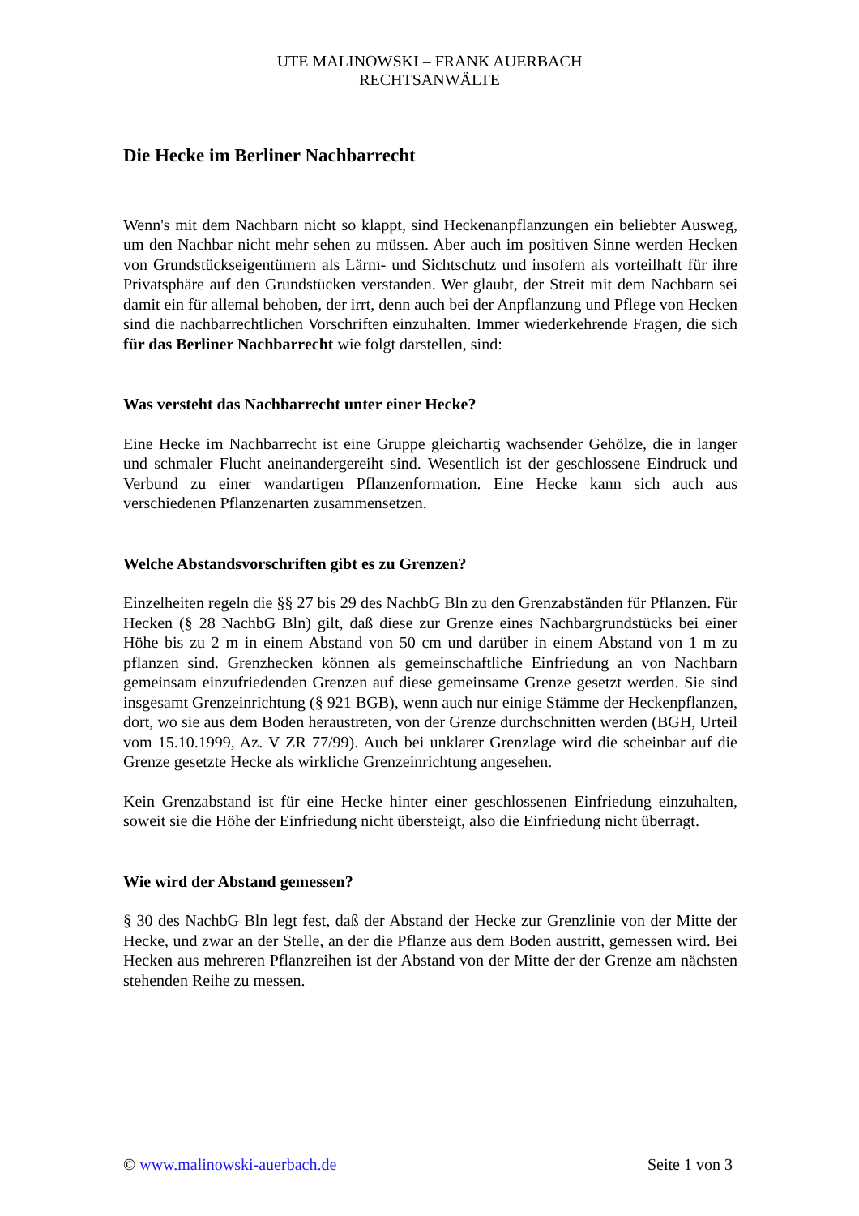UTE MALINOWSKI – FRANK AUERBACH
RECHTSANWÄLTE
Die Hecke im Berliner Nachbarrecht
Wenn's mit dem Nachbarn nicht so klappt, sind Heckenanpflanzungen ein beliebter Ausweg, um den Nachbar nicht mehr sehen zu müssen. Aber auch im positiven Sinne werden Hecken von Grundstückseigentümern als Lärm- und Sichtschutz und insofern als vorteilhaft für ihre Privatsphäre auf den Grundstücken verstanden. Wer glaubt, der Streit mit dem Nachbarn sei damit ein für allemal behoben, der irrt, denn auch bei der Anpflanzung und Pflege von Hecken sind die nachbarrechtlichen Vorschriften einzuhalten. Immer wiederkehrende Fragen, die sich für das Berliner Nachbarrecht wie folgt darstellen, sind:
Was versteht das Nachbarrecht unter einer Hecke?
Eine Hecke im Nachbarrecht ist eine Gruppe gleichartig wachsender Gehölze, die in langer und schmaler Flucht aneinandergereiht sind. Wesentlich ist der geschlossene Eindruck und Verbund zu einer wandartigen Pflanzenformation. Eine Hecke kann sich auch aus verschiedenen Pflanzenarten zusammensetzen.
Welche Abstandsvorschriften gibt es zu Grenzen?
Einzelheiten regeln die §§ 27 bis 29 des NachbG Bln zu den Grenzabständen für Pflanzen. Für Hecken (§ 28 NachbG Bln) gilt, daß diese zur Grenze eines Nachbargrundstücks bei einer Höhe bis zu 2 m in einem Abstand von 50 cm und darüber in einem Abstand von 1 m zu pflanzen sind. Grenzhecken können als gemeinschaftliche Einfriedung an von Nachbarn gemeinsam einzufriedenden Grenzen auf diese gemeinsame Grenze gesetzt werden. Sie sind insgesamt Grenzeinrichtung (§ 921 BGB), wenn auch nur einige Stämme der Heckenpflanzen, dort, wo sie aus dem Boden heraustreten, von der Grenze durchschnitten werden (BGH, Urteil vom 15.10.1999, Az. V ZR 77/99). Auch bei unklarer Grenzlage wird die scheinbar auf die Grenze gesetzte Hecke als wirkliche Grenzeinrichtung angesehen.
Kein Grenzabstand ist für eine Hecke hinter einer geschlossenen Einfriedung einzuhalten, soweit sie die Höhe der Einfriedung nicht übersteigt, also die Einfriedung nicht überragt.
Wie wird der Abstand gemessen?
§ 30 des NachbG Bln legt fest, daß der Abstand der Hecke zur Grenzlinie von der Mitte der Hecke, und zwar an der Stelle, an der die Pflanze aus dem Boden austritt, gemessen wird. Bei Hecken aus mehreren Pflanzreihen ist der Abstand von der Mitte der der Grenze am nächsten stehenden Reihe zu messen.
© www.malinowski-auerbach.de Seite 1 von 3